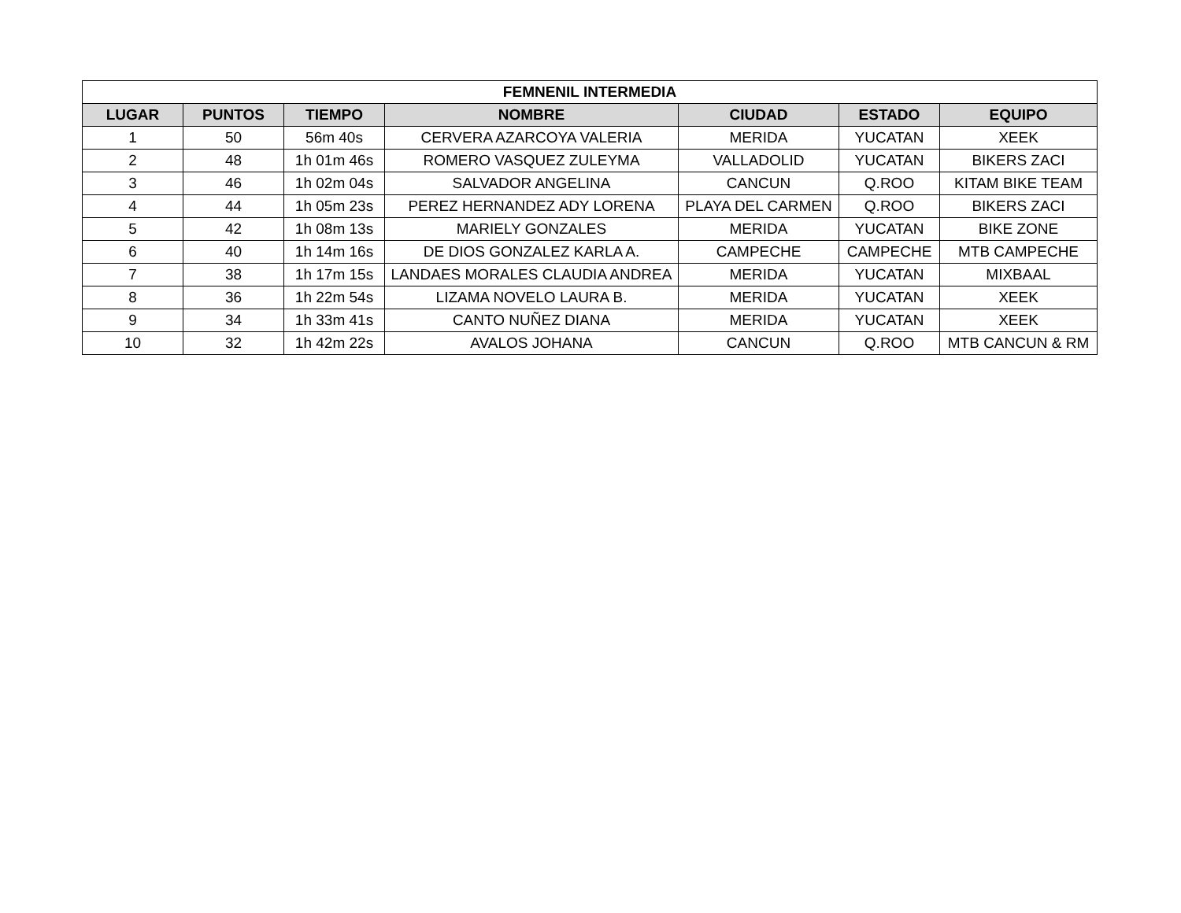| FEMNENIL INTERMEDIA | | | | | | |
| --- | --- | --- | --- | --- | --- | --- |
| LUGAR | PUNTOS | TIEMPO | NOMBRE | CIUDAD | ESTADO | EQUIPO |
| 1 | 50 | 56m 40s | CERVERA AZARCOYA VALERIA | MERIDA | YUCATAN | XEEK |
| 2 | 48 | 1h 01m 46s | ROMERO VASQUEZ ZULEYMA | VALLADOLID | YUCATAN | BIKERS ZACI |
| 3 | 46 | 1h 02m 04s | SALVADOR ANGELINA | CANCUN | Q.ROO | KITAM BIKE TEAM |
| 4 | 44 | 1h 05m 23s | PEREZ HERNANDEZ ADY LORENA | PLAYA DEL CARMEN | Q.ROO | BIKERS ZACI |
| 5 | 42 | 1h 08m 13s | MARIELY GONZALES | MERIDA | YUCATAN | BIKE ZONE |
| 6 | 40 | 1h 14m 16s | DE DIOS GONZALEZ KARLA A. | CAMPECHE | CAMPECHE | MTB CAMPECHE |
| 7 | 38 | 1h 17m 15s | LANDAES MORALES CLAUDIA ANDREA | MERIDA | YUCATAN | MIXBAAL |
| 8 | 36 | 1h 22m 54s | LIZAMA NOVELO LAURA B. | MERIDA | YUCATAN | XEEK |
| 9 | 34 | 1h 33m 41s | CANTO NUÑEZ DIANA | MERIDA | YUCATAN | XEEK |
| 10 | 32 | 1h 42m 22s | AVALOS JOHANA | CANCUN | Q.ROO | MTB CANCUN & RM |